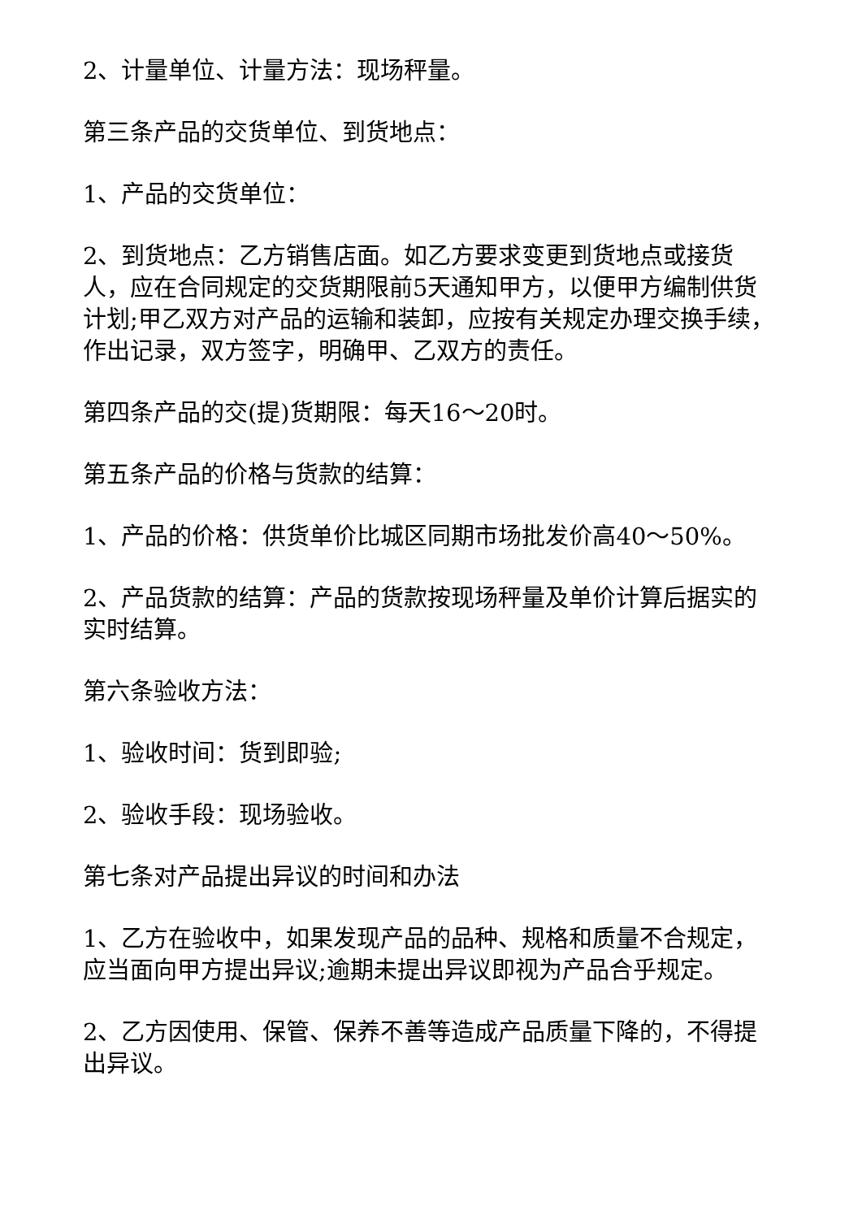2、计量单位、计量方法：现场秤量。
第三条产品的交货单位、到货地点：
1、产品的交货单位：
2、到货地点：乙方销售店面。如乙方要求变更到货地点或接货人，应在合同规定的交货期限前5天通知甲方，以便甲方编制供货计划;甲乙双方对产品的运输和装卸，应按有关规定办理交换手续，作出记录，双方签字，明确甲、乙双方的责任。
第四条产品的交(提)货期限：每天16～20时。
第五条产品的价格与货款的结算：
1、产品的价格：供货单价比城区同期市场批发价高40～50%。
2、产品货款的结算：产品的货款按现场秤量及单价计算后据实的实时结算。
第六条验收方法：
1、验收时间：货到即验;
2、验收手段：现场验收。
第七条对产品提出异议的时间和办法
1、乙方在验收中，如果发现产品的品种、规格和质量不合规定，应当面向甲方提出异议;逾期未提出异议即视为产品合乎规定。
2、乙方因使用、保管、保养不善等造成产品质量下降的，不得提出异议。